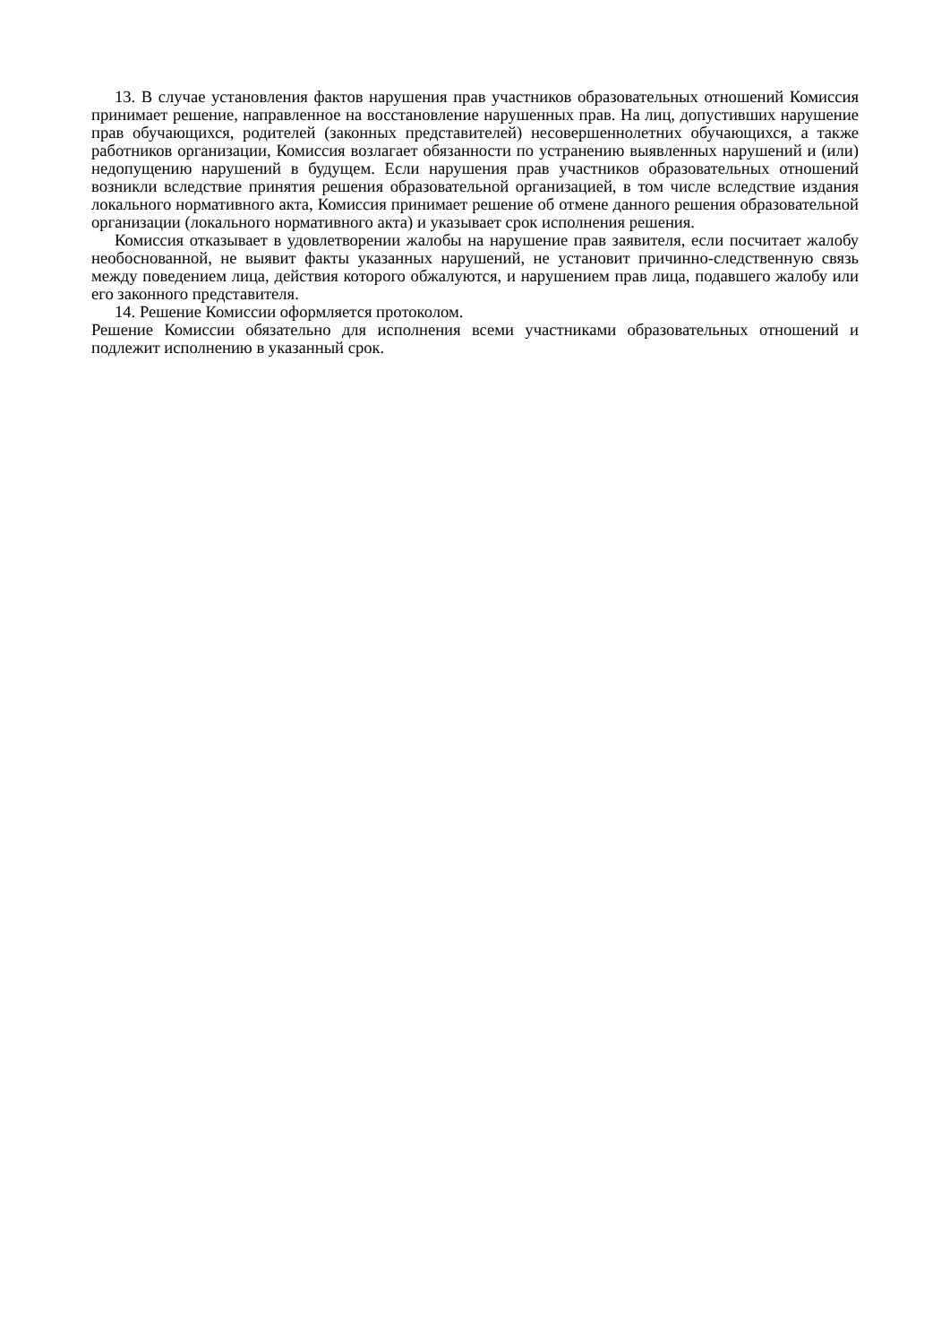13. В случае установления фактов нарушения прав участников образовательных отношений Комиссия принимает решение, направленное на восстановление нарушенных прав. На лиц, допустивших нарушение прав обучающихся, родителей (законных представителей) несовершеннолетних обучающихся, а также работников организации, Комиссия возлагает обязанности по устранению выявленных нарушений и (или) недопущению нарушений в будущем. Если нарушения прав участников образовательных отношений возникли вследствие принятия решения образовательной организацией, в том числе вследствие издания локального нормативного акта, Комиссия принимает решение об отмене данного решения образовательной организации (локального нормативного акта) и указывает срок исполнения решения.
Комиссия отказывает в удовлетворении жалобы на нарушение прав заявителя, если посчитает жалобу необоснованной, не выявит факты указанных нарушений, не установит причинно-следственную связь между поведением лица, действия которого обжалуются, и нарушением прав лица, подавшего жалобу или его законного представителя.
14. Решение Комиссии оформляется протоколом.
Решение Комиссии обязательно для исполнения всеми участниками образовательных отношений и подлежит исполнению в указанный срок.